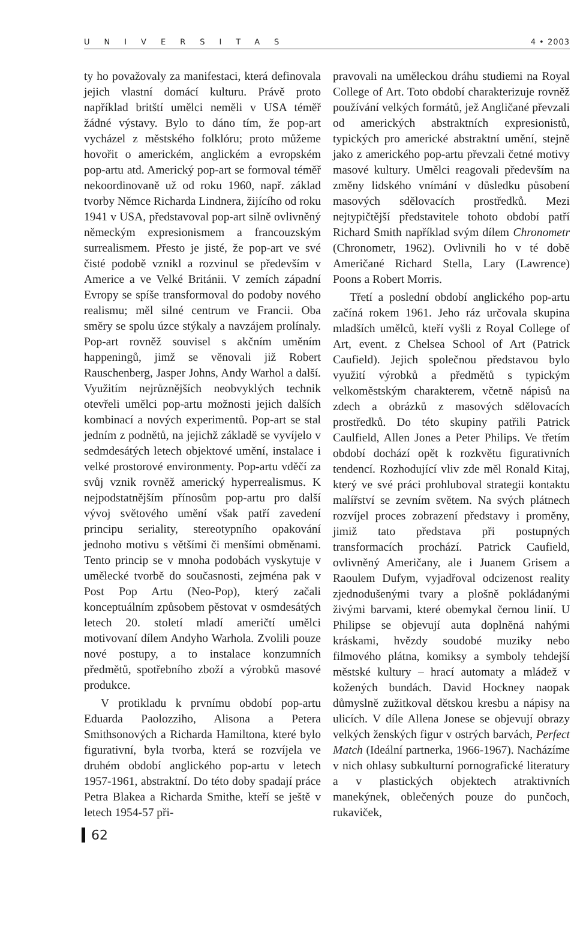UNIVERSITAS 4 • 2003
ty ho považovaly za manifestaci, která definovala jejich vlastní domácí kulturu. Právě proto například britští umělci neměli v USA téměř žádné výstavy. Bylo to dáno tím, že pop-art vycházel z městského folklóru; proto můžeme hovořit o americkém, anglickém a evropském pop-artu atd. Americký pop-art se formoval téměř nekoordinovaně už od roku 1960, např. základ tvorby Němce Richarda Lindnera, žijícího od roku 1941 v USA, představoval pop-art silně ovlivněný německým expresionismem a francouzským surrealismem. Přesto je jisté, že pop-art ve své čisté podobě vznikl a rozvinul se především v Americe a ve Velké Británii. V zemích západní Evropy se spíše transformoval do podoby nového realismu; měl silné centrum ve Francii. Oba směry se spolu úzce stýkaly a navzájem prolínaly. Pop-art rovněž souvisel s akčním uměním happeningů, jimž se věnovali již Robert Rauschenberg, Jasper Johns, Andy Warhol a další. Využitím nejrůznějších neobvyklých technik otevřeli umělci pop-artu možnosti jejich dalších kombinací a nových experimentů. Pop-art se stal jedním z podnětů, na jejichž základě se vyvíjelo v sedmdesátých letech objektové umění, instalace i velké prostorové environmenty. Pop-artu vděčí za svůj vznik rovněž americký hyperrealismus. K nejpodstatnějším přínosům pop-artu pro další vývoj světového umění však patří zavedení principu seriality, stereotypního opakování jednoho motivu s většími či menšími obměnami. Tento princip se v mnoha podobách vyskytuje v umělecké tvorbě do současnosti, zejména pak v Post Pop Artu (Neo-Pop), který začali konceptuálním způsobem pěstovat v osmdesátých letech 20. století mladí američtí umělci motivovaní dílem Andyho Warhola. Zvolili pouze nové postupy, a to instalace konzumních předmětů, spotřebního zboží a výrobků masové produkce.
V protikladu k prvnímu období pop-artu Eduarda Paolozziho, Alisona a Petera Smithsonových a Richarda Hamiltona, které bylo figurativní, byla tvorba, která se rozvíjela ve druhém období anglického pop-artu v letech 1957-1961, abstraktní. Do této doby spadají práce Petra Blakea a Richarda Smithe, kteří se ještě v letech 1954-57 při-
pravovali na uměleckou dráhu studiemi na Royal College of Art. Toto období charakterizuje rovněž používání velkých formátů, jež Angličané převzali od amerických abstraktních expresionistů, typických pro americké abstraktní umění, stejně jako z amerického pop-artu převzali četné motivy masové kultury. Umělci reagovali především na změny lidského vnímání v důsledku působení masových sdělovacích prostředků. Mezi nejtypičtější představitele tohoto období patří Richard Smith například svým dílem Chronometr (Chronometr, 1962). Ovlivnili ho v té době Američané Richard Stella, Lary (Lawrence) Poons a Robert Morris.
Třetí a poslední období anglického pop-artu začíná rokem 1961. Jeho ráz určovala skupina mladších umělců, kteří vyšli z Royal College of Art, event. z Chelsea School of Art (Patrick Caufield). Jejich společnou představou bylo využití výrobků a předmětů s typickým velkoměstským charakterem, včetně nápisů na zdech a obrázků z masových sdělovacích prostředků. Do této skupiny patřili Patrick Caulfield, Allen Jones a Peter Philips. Ve třetím období dochází opět k rozkvětu figurativních tendencí. Rozhodující vliv zde měl Ronald Kitaj, který ve své práci prohluboval strategii kontaktu malířství se zevním světem. Na svých plátnech rozvíjel proces zobrazení představy i proměny, jimiž tato představa při postupných transformacích prochází. Patrick Caufield, ovlivněný Američany, ale i Juanem Grisem a Raoulem Dufym, vyjadřoval odcizenost reality zjednodušenými tvary a plošně pokládanými živými barvami, které obemykal černou linií. U Philipse se objevují auta doplněná nahými kráskami, hvězdy soudobé muziky nebo filmového plátna, komiksy a symboly tehdejší městské kultury – hrací automaty a mládež v kožených bundách. David Hockney naopak důmyslně zužitkoval dětskou kresbu a nápisy na ulicích. V díle Allena Jonese se objevují obrazy velkých ženských figur v ostrých barvách, Perfect Match (Ideální partnerka, 1966-1967). Nacházíme v nich ohlasy subkulturní pornografické literatury a v plastických objektech atraktivních manekýnek, oblečených pouze do punčoch, rukaviček,
62